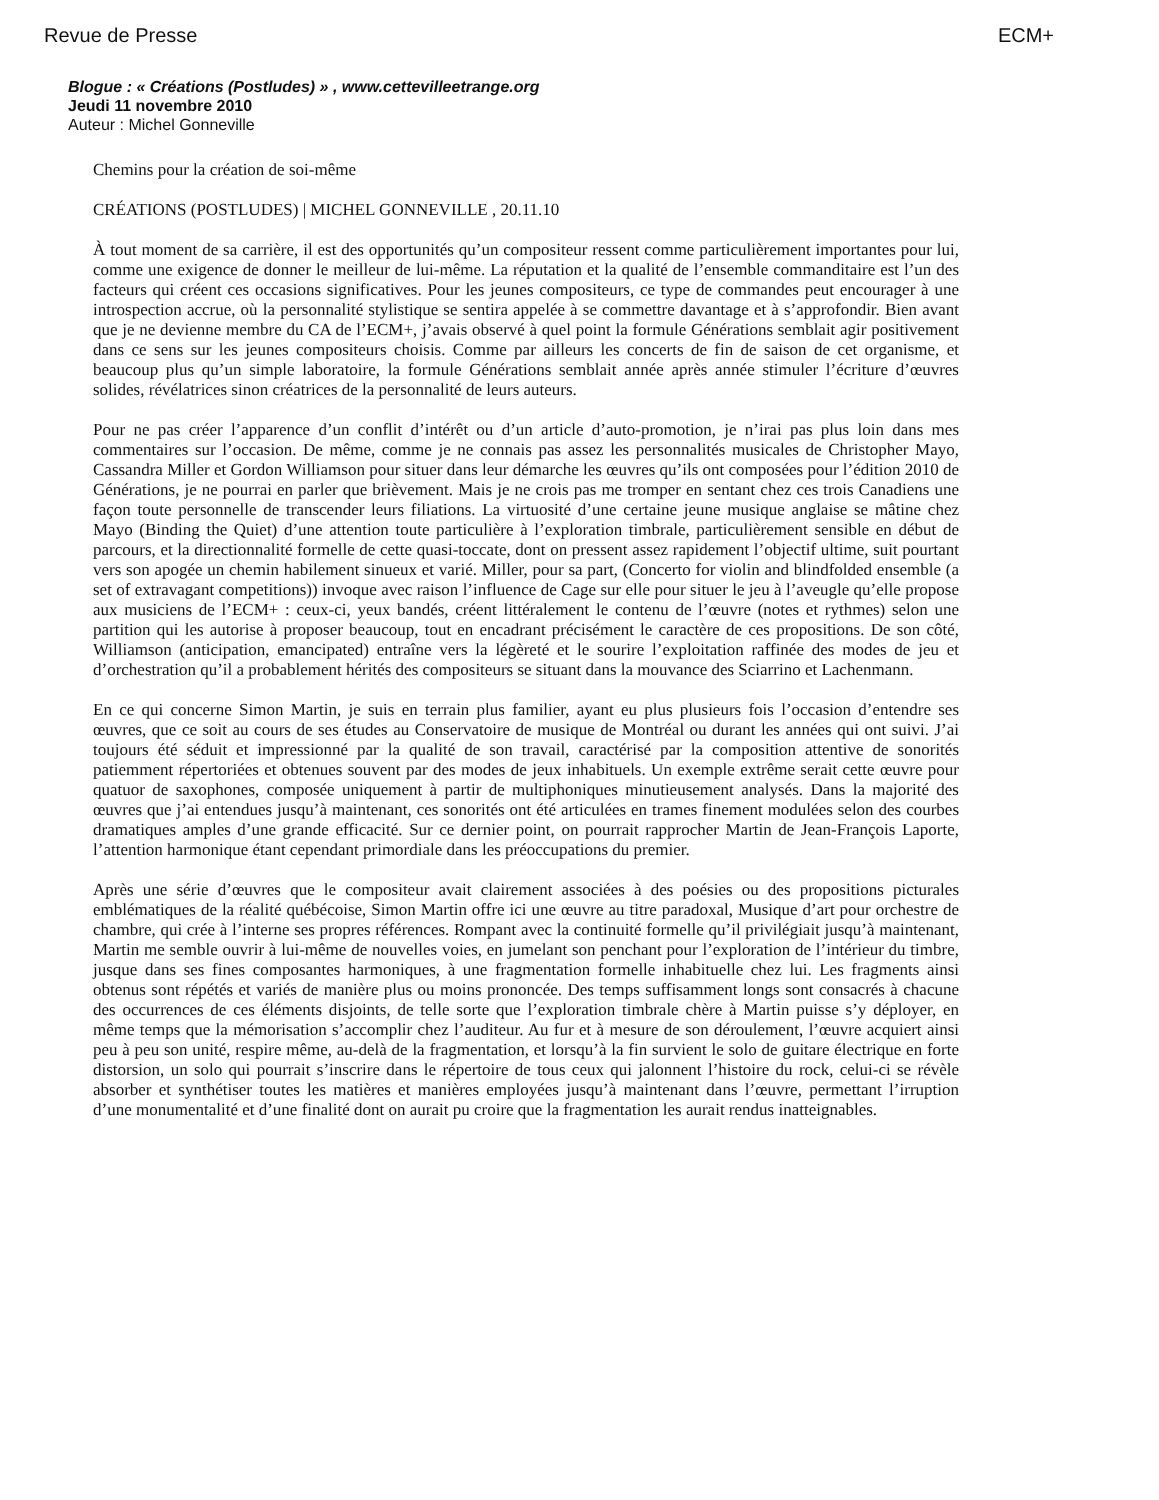Revue de Presse ECM+
Blogue : « Créations (Postludes) » , www.cettevilleetrange.org
Jeudi 11 novembre 2010
Auteur : Michel Gonneville
Chemins pour la création de soi-même
CRÉATIONS (POSTLUDES) | MICHEL GONNEVILLE , 20.11.10
À tout moment de sa carrière, il est des opportunités qu’un compositeur ressent comme particulièrement importantes pour lui, comme une exigence de donner le meilleur de lui-même. La réputation et la qualité de l’ensemble commanditaire est l’un des facteurs qui créent ces occasions significatives. Pour les jeunes compositeurs, ce type de commandes peut encourager à une introspection accrue, où la personnalité stylistique se sentira appelée à se commettre davantage et à s’approfondir. Bien avant que je ne devienne membre du CA de l’ECM+, j’avais observé à quel point la formule Générations semblait agir positivement dans ce sens sur les jeunes compositeurs choisis. Comme par ailleurs les concerts de fin de saison de cet organisme, et beaucoup plus qu’un simple laboratoire, la formule Générations semblait année après année stimuler l’écriture d’œuvres solides, révélatrices sinon créatrices de la personnalité de leurs auteurs.
Pour ne pas créer l’apparence d’un conflit d’intérêt ou d’un article d’auto-promotion, je n’irai pas plus loin dans mes commentaires sur l’occasion. De même, comme je ne connais pas assez les personnalités musicales de Christopher Mayo, Cassandra Miller et Gordon Williamson pour situer dans leur démarche les œuvres qu’ils ont composées pour l’édition 2010 de Générations, je ne pourrai en parler que brièvement. Mais je ne crois pas me tromper en sentant chez ces trois Canadiens une façon toute personnelle de transcender leurs filiations. La virtuosité d’une certaine jeune musique anglaise se mâtine chez Mayo (Binding the Quiet) d’une attention toute particulière à l’exploration timbrale, particulièrement sensible en début de parcours, et la directionnalité formelle de cette quasi-toccate, dont on pressent assez rapidement l’objectif ultime, suit pourtant vers son apogée un chemin habilement sinueux et varié. Miller, pour sa part, (Concerto for violin and blindfolded ensemble (a set of extravagant competitions)) invoque avec raison l’influence de Cage sur elle pour situer le jeu à l’aveugle qu’elle propose aux musiciens de l’ECM+ : ceux-ci, yeux bandés, créent littéralement le contenu de l’œuvre (notes et rythmes) selon une partition qui les autorise à proposer beaucoup, tout en encadrant précisément le caractère de ces propositions. De son côté, Williamson (anticipation, emancipated) entraîne vers la légèreté et le sourire l’exploitation raffinée des modes de jeu et d’orchestration qu’il a probablement hérités des compositeurs se situant dans la mouvance des Sciarrino et Lachenmann.
En ce qui concerne Simon Martin, je suis en terrain plus familier, ayant eu plus plusieurs fois l’occasion d’entendre ses œuvres, que ce soit au cours de ses études au Conservatoire de musique de Montréal ou durant les années qui ont suivi. J’ai toujours été séduit et impressionné par la qualité de son travail, caractérisé par la composition attentive de sonorités patiemment répertoriées et obtenues souvent par des modes de jeux inhabituels. Un exemple extrême serait cette œuvre pour quatuor de saxophones, composée uniquement à partir de multiphoniques minutieusement analysés. Dans la majorité des œuvres que j’ai entendues jusqu’à maintenant, ces sonorités ont été articulées en trames finement modulées selon des courbes dramatiques amples d’une grande efficacité. Sur ce dernier point, on pourrait rapprocher Martin de Jean-François Laporte, l’attention harmonique étant cependant primordiale dans les préoccupations du premier.
Après une série d’œuvres que le compositeur avait clairement associées à des poésies ou des propositions picturales emblématiques de la réalité québécoise, Simon Martin offre ici une œuvre au titre paradoxal, Musique d’art pour orchestre de chambre, qui crée à l’interne ses propres références. Rompant avec la continuité formelle qu’il privilégiait jusqu’à maintenant, Martin me semble ouvrir à lui-même de nouvelles voies, en jumelant son penchant pour l’exploration de l’intérieur du timbre, jusque dans ses fines composantes harmoniques, à une fragmentation formelle inhabituelle chez lui. Les fragments ainsi obtenus sont répétés et variés de manière plus ou moins prononcée. Des temps suffisamment longs sont consacrés à chacune des occurrences de ces éléments disjoints, de telle sorte que l’exploration timbrale chère à Martin puisse s’y déployer, en même temps que la mémorisation s’accomplir chez l’auditeur. Au fur et à mesure de son déroulement, l’œuvre acquiert ainsi peu à peu son unité, respire même, au-delà de la fragmentation, et lorsqu’à la fin survient le solo de guitare électrique en forte distorsion, un solo qui pourrait s’inscrire dans le répertoire de tous ceux qui jalonnent l’histoire du rock, celui-ci se révèle absorber et synthétiser toutes les matières et manières employées jusqu’à maintenant dans l’œuvre, permettant l’irruption d’une monumentalité et d’une finalité dont on aurait pu croire que la fragmentation les aurait rendus inatteignables.